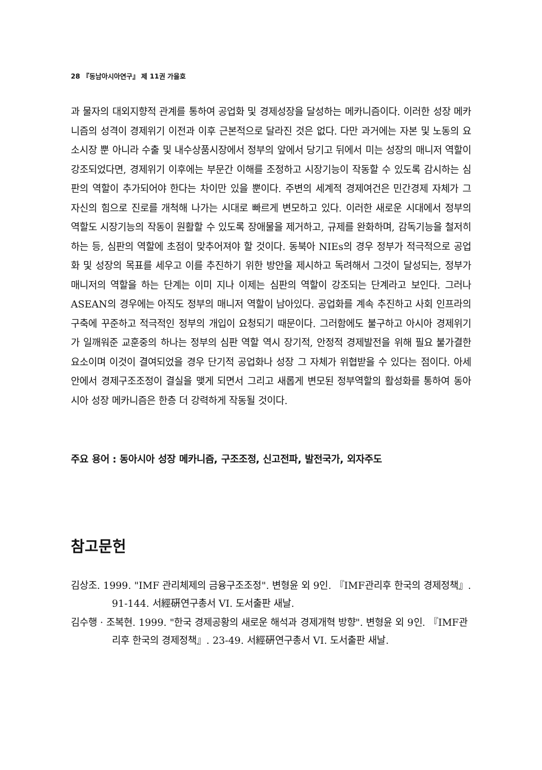28 『동남아시아연구』 제 11권 가을호
과 물자의 대외지향적 관계를 통하여 공업화 및 경제성장을 달성하는 메카니즘이다. 이러한 성장 메카니즘의 성격이 경제위기 이전과 이후 근본적으로 달라진 것은 없다. 다만 과거에는 자본 및 노동의 요소시장 뿐 아니라 수출 및 내수상품시장에서 정부의 앞에서 당기고 뒤에서 미는 성장의 매니저 역할이 강조되었다면, 경제위기 이후에는 부문간 이해를 조정하고 시장기능이 작동할 수 있도록 감시하는 심판의 역할이 추가되어야 한다는 차이만 있을 뿐이다. 주변의 세계적 경제여건은 민간경제 자체가 그 자신의 힘으로 진로를 개척해 나가는 시대로 빠르게 변모하고 있다. 이러한 새로운 시대에서 정부의 역할도 시장기능의 작동이 원활할 수 있도록 장애물을 제거하고, 규제를 완화하며, 감독기능을 철저히 하는 등, 심판의 역할에 초점이 맞추어져야 할 것이다. 동북아 NIEs의 경우 정부가 적극적으로 공업화 및 성장의 목표를 세우고 이를 추진하기 위한 방안을 제시하고 독려해서 그것이 달성되는, 정부가 매니저의 역할을 하는 단계는 이미 지나 이제는 심판의 역할이 강조되는 단계라고 보인다. 그러나 ASEAN의 경우에는 아직도 정부의 매니저 역할이 남아있다. 공업화를 계속 추진하고 사회 인프라의 구축에 꾸준하고 적극적인 정부의 개입이 요청되기 때문이다. 그러함에도 불구하고 아시아 경제위기가 일깨워준 교훈중의 하나는 정부의 심판 역할 역시 장기적, 안정적 경제발전을 위해 필요 불가결한 요소이며 이것이 결여되었을 경우 단기적 공업화나 성장 그 자체가 위협받을 수 있다는 점이다. 아세안에서 경제구조조정이 결실을 맺게 되면서 그리고 새롭게 변모된 정부역할의 활성화를 통하여 동아시아 성장 메카니즘은 한층 더 강력하게 작동될 것이다.
주요 용어 : 동아시아 성장 메카니즘, 구조조정, 신고전파, 발전국가, 외자주도
참고문헌
김상조. 1999. "IMF 관리체제의 금융구조조정". 변형윤 외 9인. 『IMF관리후 한국의 경제정책』. 91-144. 서經硏연구총서 VI. 도서출판 새날.
김수행 · 조복현. 1999. "한국 경제공황의 새로운 해석과 경제개혁 방향". 변형윤 외 9인. 『IMF관리후 한국의 경제정책』. 23-49. 서經硏연구총서 VI. 도서출판 새날.